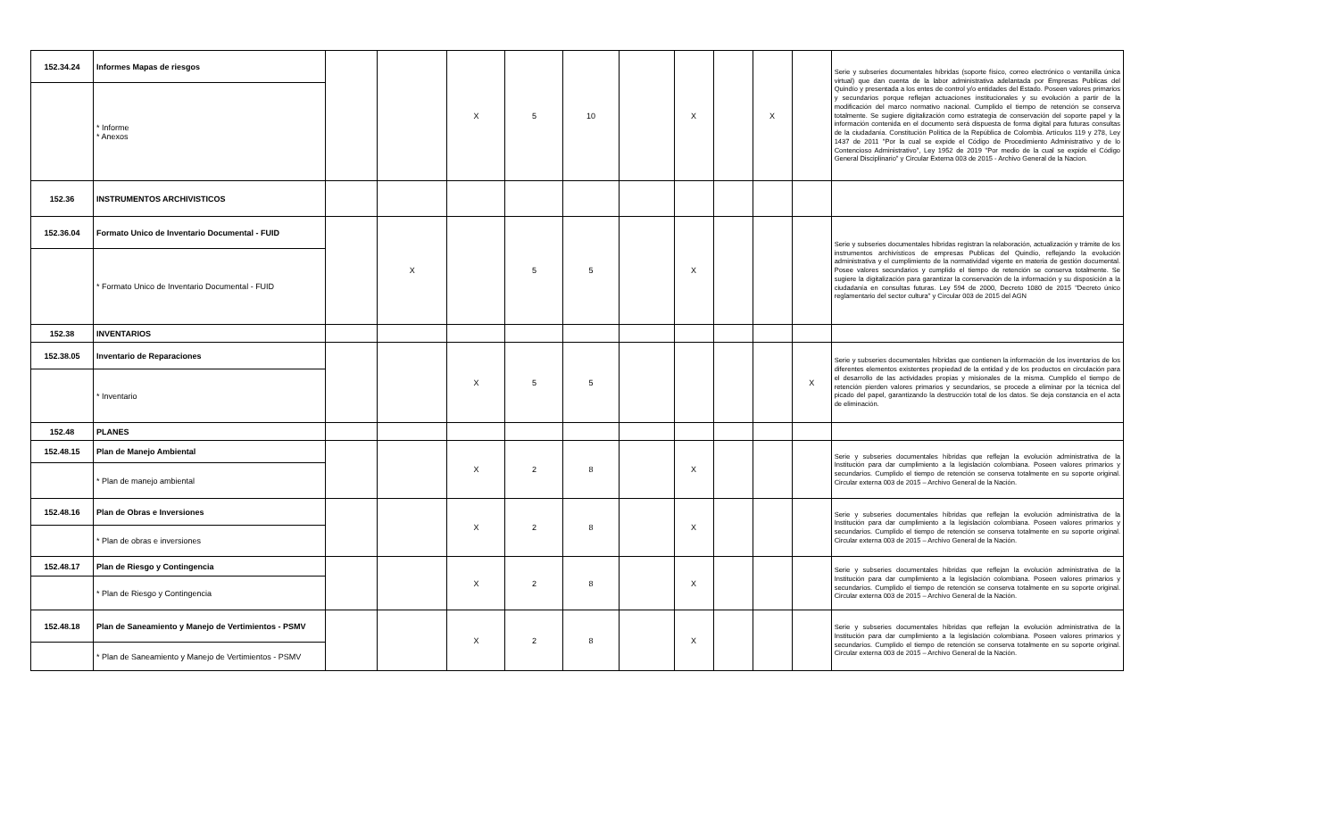| 152.34.24 | Informes Mapas de riesgos | | | X | 5 | 10 | | X | | X | | Serie y subseries documentales híbridas (soporte físico, correo electrónico o ventanilla única virtual) que dan cuenta de la labor administrativa adelantada por Empresas Publicas del Quindío y presentada a los entes de control y/o entidades del Estado. Poseen valores primarios y secundarios porque reflejan actuaciones institucionales y su evolución a partir de la modificación del marco normativo nacional. Cumplido el tiempo de retención se conserva totalmente. Se sugiere digitalización como estrategia de conservación del soporte papel y la información contenida en el documento será dispuesta de forma digital para futuras consultas de la ciudadanía. Constitución Política de la República de Colombia. Artículos 119 y 278, Ley 1437 de 2011 "Por la cual se expide el Código de Procedimiento Administrativo y de lo Contencioso Administrativo", Ley 1952 de 2019 "Por medio de la cual se expide el Código General Disciplinario" y Circular Externa 003 de 2015 - Archivo General de la Nacion. |
| | * Informe * Anexos | | | | | | | | | | | |
| 152.36 | INSTRUMENTOS ARCHIVISTICOS | | | | | | | | | | | |
| 152.36.04 | Formato Unico de Inventario Documental - FUID | | X | | 5 | 5 | | X | | | | Serie y subseries documentales híbridas registran la relaboración, actualización y trámite de los instrumentos archivísticos de empresas Publicas del Quindío, reflejando la evolución administrativa y el cumplimiento de la normatividad vigente en materia de gestión documental. Posee valores secundarios y cumplido el tiempo de retención se conserva totalmente. Se sugiere la digitalización para garantizar la conservación de la información y su disposición a la ciudadanía en consultas futuras. Ley 594 de 2000, Decreto 1080 de 2015 "Decreto único reglamentario del sector cultura" y Circular 003 de 2015 del AGN |
| | * Formato Unico de Inventario Documental - FUID | | | | | | | | | | | |
| 152.38 | INVENTARIOS | | | | | | | | | | | |
| 152.38.05 | Inventario de Reparaciones | | | X | 5 | 5 | | | | | X | Serie y subseries documentales híbridas que contienen la información de los inventarios de los diferentes elementos existentes propiedad de la entidad y de los productos en circulación para el desarrollo de las actividades propias y misionales de la misma. Cumplido el tiempo de retención pierden valores primarios y secundarios, se procede a eliminar por la técnica del picado del papel, garantizando la destrucción total de los datos. Se deja constancia en el acta de eliminación. |
| | * Inventario | | | | | | | | | | | |
| 152.48 | PLANES | | | | | | | | | | | |
| 152.48.15 | Plan de Manejo Ambiental | | | X | 2 | 8 | | X | | | | Serie y subseries documentales híbridas que reflejan la evolución administrativa de la Institución para dar cumplimiento a la legislación colombiana. Poseen valores primarios y secundarios. Cumplido el tiempo de retención se conserva totalmente en su soporte original. Circular externa 003 de 2015 – Archivo General de la Nación. |
| | * Plan de manejo ambiental | | | | | | | | | | | |
| 152.48.16 | Plan de Obras e Inversiones | | | X | 2 | 8 | | X | | | | Serie y subseries documentales híbridas que reflejan la evolución administrativa de la Institución para dar cumplimiento a la legislación colombiana. Poseen valores primarios y secundarios. Cumplido el tiempo de retención se conserva totalmente en su soporte original. Circular externa 003 de 2015 – Archivo General de la Nación. |
| | * Plan de obras e inversiones | | | | | | | | | | | |
| 152.48.17 | Plan de Riesgo y Contingencia | | | X | 2 | 8 | | X | | | | Serie y subseries documentales híbridas que reflejan la evolución administrativa de la Institución para dar cumplimiento a la legislación colombiana. Poseen valores primarios y secundarios. Cumplido el tiempo de retención se conserva totalmente en su soporte original. Circular externa 003 de 2015 – Archivo General de la Nación. |
| | * Plan de Riesgo y Contingencia | | | | | | | | | | | |
| 152.48.18 | Plan de Saneamiento y Manejo de Vertimientos - PSMV | | | X | 2 | 8 | | X | | | | Serie y subseries documentales híbridas que reflejan la evolución administrativa de la Institución para dar cumplimiento a la legislación colombiana. Poseen valores primarios y secundarios. Cumplido el tiempo de retención se conserva totalmente en su soporte original. Circular externa 003 de 2015 – Archivo General de la Nación. |
| | * Plan de Saneamiento y Manejo de Vertimientos - PSMV | | | | | | | | | | | |